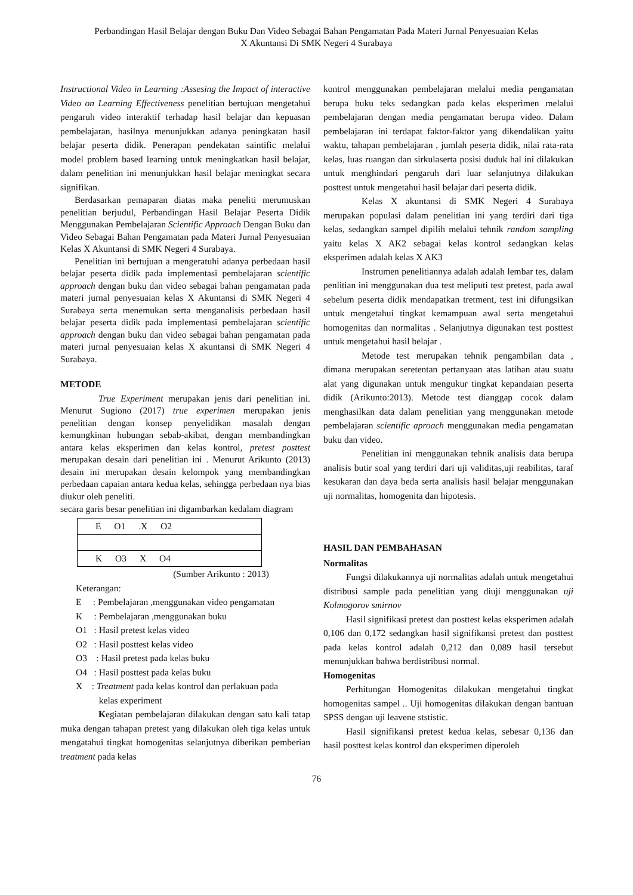Perbandingan Hasil Belajar dengan Buku Dan Video Sebagai Bahan Pengamatan Pada Materi Jurnal Penyesuaian Kelas
X Akuntansi Di SMK Negeri 4 Surabaya
Instructional Video in Learning :Assesing the Impact of interactive Video on Learning Effectiveness penelitian bertujuan mengetahui pengaruh video interaktif terhadap hasil belajar dan kepuasan pembelajaran, hasilnya menunjukkan adanya peningkatan hasil belajar peserta didik. Penerapan pendekatan saintific melalui model problem based learning untuk meningkatkan hasil belajar, dalam penelitian ini menunjukkan hasil belajar meningkat secara signifikan.
Berdasarkan pemaparan diatas maka peneliti merumuskan penelitian berjudul, Perbandingan Hasil Belajar Peserta Didik Menggunakan Pembelajaran Scientific Approach Dengan Buku dan Video Sebagai Bahan Pengamatan pada Materi Jurnal Penyesuaian Kelas X Akuntansi di SMK Negeri 4 Surabaya.
Penelitian ini bertujuan a mengeratuhi adanya perbedaan hasil belajar peserta didik pada implementasi pembelajaran scientific approach dengan buku dan video sebagai bahan pengamatan pada materi jurnal penyesuaian kelas X Akuntansi di SMK Negeri 4 Surabaya serta menemukan serta menganalisis perbedaan hasil belajar peserta didik pada implementasi pembelajaran scientific approach dengan buku dan video sebagai bahan pengamatan pada materi jurnal penyesuaian kelas X akuntansi di SMK Negeri 4 Surabaya.
METODE
True Experiment merupakan jenis dari penelitian ini. Menurut Sugiono (2017) true experimen merupakan jenis penelitian dengan konsep penyelidikan masalah dengan kemungkinan hubungan sebab-akibat, dengan membandingkan antara kelas eksperimen dan kelas kontrol, pretest posttest merupakan desain dari penelitian ini . Menurut Arikunto (2013) desain ini merupakan desain kelompok yang membandingkan perbedaan capaian antara kedua kelas, sehingga perbedaan nya bias diukur oleh peneliti.
secara garis besar penelitian ini digambarkan kedalam diagram
| E O1 .X O2 |
| K O3 X O4 |
(Sumber Arikunto : 2013)
Keterangan:
E : Pembelajaran ,menggunakan video pengamatan
K : Pembelajaran ,menggunakan buku
O1 : Hasil pretest kelas video
O2 : Hasil posttest kelas video
O3 : Hasil pretest pada kelas buku
O4 : Hasil posttest pada kelas buku
X : Treatment pada kelas kontrol dan perlakuan pada
kelas experiment
Kegiatan pembelajaran dilakukan dengan satu kali tatap muka dengan tahapan pretest yang dilakukan oleh tiga kelas untuk mengatahui tingkat homogenitas selanjutnya diberikan pemberian treatment pada kelas
kontrol menggunakan pembelajaran melalui media pengamatan berupa buku teks sedangkan pada kelas eksperimen melalui pembelajaran dengan media pengamatan berupa video. Dalam pembelajaran ini terdapat faktor-faktor yang dikendalikan yaitu waktu, tahapan pembelajaran , jumlah peserta didik, nilai rata-rata kelas, luas ruangan dan sirkulaserta posisi duduk hal ini dilakukan untuk menghindari pengaruh dari luar selanjutnya dilakukan posttest untuk mengetahui hasil belajar dari peserta didik.
Kelas X akuntansi di SMK Negeri 4 Surabaya merupakan populasi dalam penelitian ini yang terdiri dari tiga kelas, sedangkan sampel dipilih melalui tehnik random sampling yaitu kelas X AK2 sebagai kelas kontrol sedangkan kelas eksperimen adalah kelas X AK3
Instrumen penelitiannya adalah adalah lembar tes, dalam penlitian ini menggunakan dua test meliputi test pretest, pada awal sebelum peserta didik mendapatkan tretment, test ini difungsikan untuk mengetahui tingkat kemampuan awal serta mengetahui homogenitas dan normalitas . Selanjutnya digunakan test posttest untuk mengetahui hasil belajar .
Metode test merupakan tehnik pengambilan data , dimana merupakan seretentan pertanyaan atas latihan atau suatu alat yang digunakan untuk mengukur tingkat kepandaian peserta didik (Arikunto:2013). Metode test dianggap cocok dalam menghasilkan data dalam penelitian yang menggunakan metode pembelajaran scientific aproach menggunakan media pengamatan buku dan video.
Penelitian ini menggunakan tehnik analisis data berupa analisis butir soal yang terdiri dari uji validitas,uji reabilitas, taraf kesukaran dan daya beda serta analisis hasil belajar menggunakan uji normalitas, homogenita dan hipotesis.
HASIL DAN PEMBAHASAN
Normalitas
Fungsi dilakukannya uji normalitas adalah untuk mengetahui distribusi sample pada penelitian yang diuji menggunakan uji Kolmogorov smirnov
Hasil signifikasi pretest dan posttest kelas eksperimen adalah 0,106 dan 0,172 sedangkan hasil signifikansi pretest dan posttest pada kelas kontrol adalah 0,212 dan 0,089 hasil tersebut menunjukkan bahwa berdistribusi normal.
Homogenitas
Perhitungan Homogenitas dilakukan mengetahui tingkat homogenitas sampel .. Uji homogenitas dilakukan dengan bantuan SPSS dengan uji leavene ststistic.
Hasil signifikansi pretest kedua kelas, sebesar 0,136 dan hasil posttest kelas kontrol dan eksperimen diperoleh
76